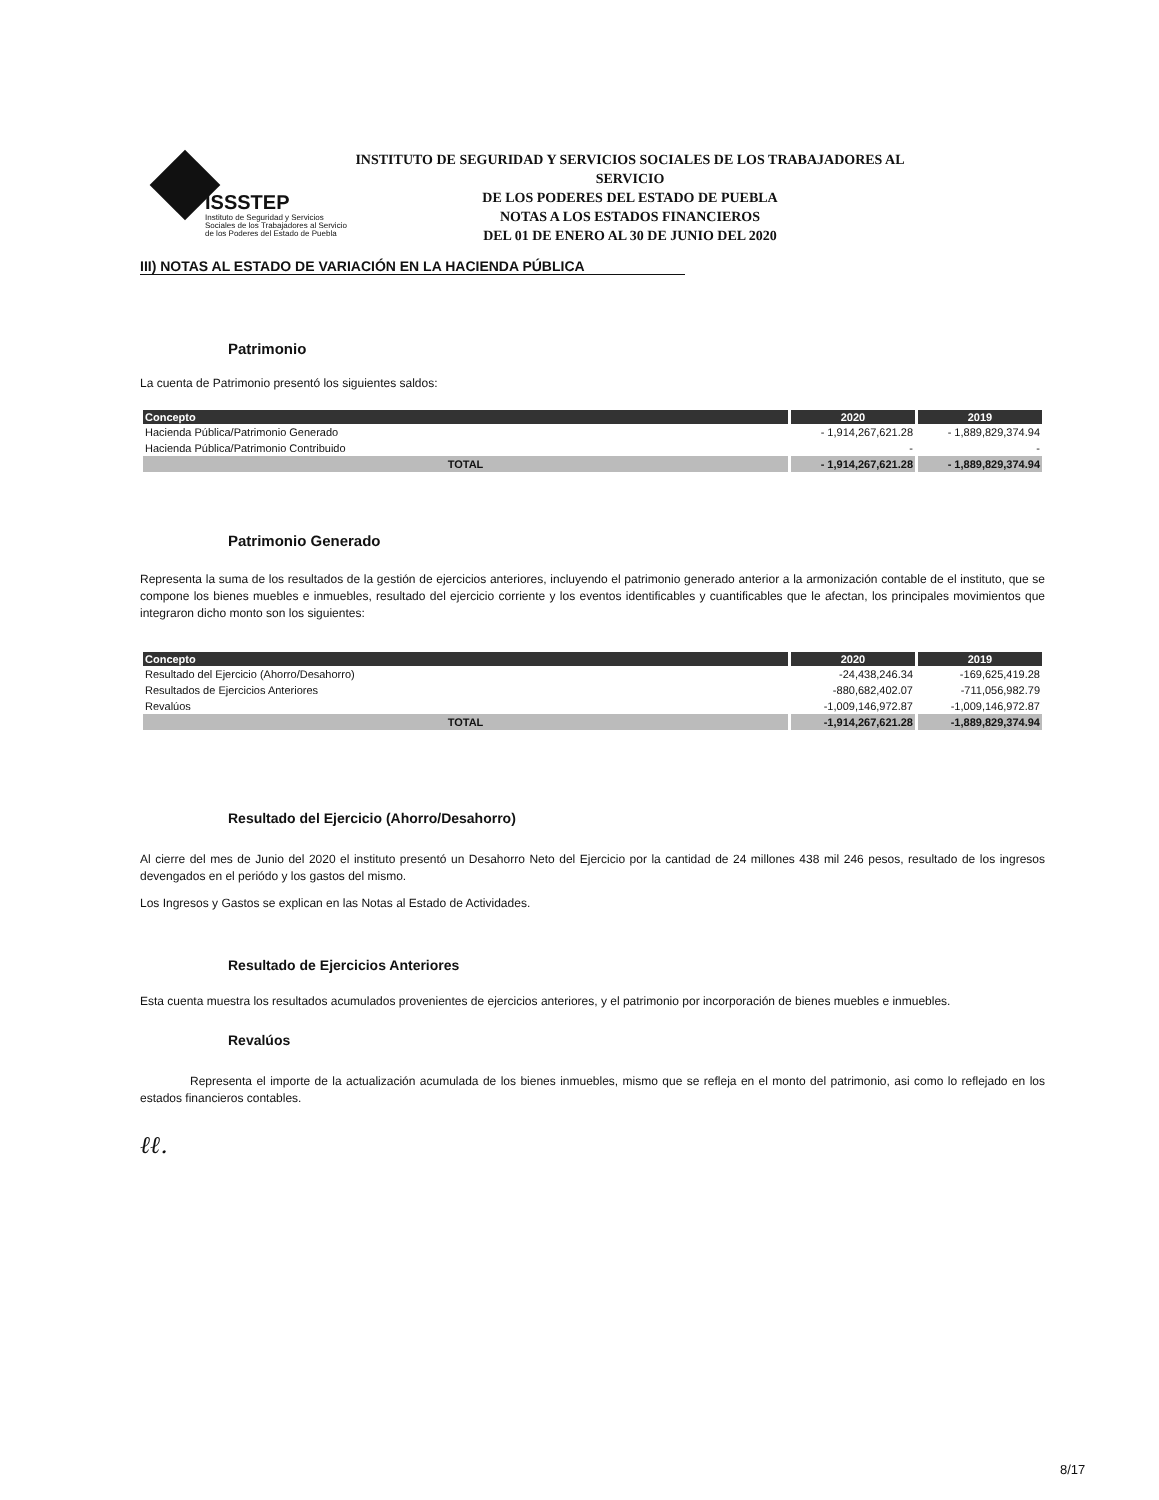ISSSTEP
Instituto de Seguridad y Servicios Sociales de los Trabajadores al Servicio de los Poderes del Estado de Puebla
INSTITUTO DE SEGURIDAD Y SERVICIOS SOCIALES DE LOS TRABAJADORES AL SERVICIO
DE LOS PODERES DEL ESTADO DE PUEBLA
NOTAS A LOS ESTADOS FINANCIEROS
DEL 01 DE ENERO AL 30 DE JUNIO DEL 2020
III) NOTAS AL ESTADO DE VARIACIÓN EN LA HACIENDA PÚBLICA
Patrimonio
La cuenta de Patrimonio presentó los siguientes saldos:
| Concepto | 2020 | 2019 |
| --- | --- | --- |
| Hacienda Pública/Patrimonio Generado | - 1,914,267,621.28 | - 1,889,829,374.94 |
| Hacienda Pública/Patrimonio Contribuido | - | - |
| TOTAL | - 1,914,267,621.28 | - 1,889,829,374.94 |
Patrimonio Generado
Representa la suma de los resultados de la gestión de ejercicios anteriores, incluyendo el patrimonio generado anterior a la armonización contable de el instituto, que se compone los bienes muebles e inmuebles, resultado del ejercicio corriente y los eventos identificables y cuantificables que le afectan, los principales movimientos que integraron dicho monto son los siguientes:
| Concepto | 2020 | 2019 |
| --- | --- | --- |
| Resultado del Ejercicio (Ahorro/Desahorro) | -24,438,246.34 | -169,625,419.28 |
| Resultados de Ejercicios Anteriores | -880,682,402.07 | -711,056,982.79 |
| Revalúos | -1,009,146,972.87 | -1,009,146,972.87 |
| TOTAL | -1,914,267,621.28 | -1,889,829,374.94 |
Resultado del Ejercicio (Ahorro/Desahorro)
Al cierre del mes de Junio del 2020 el instituto presentó un Desahorro Neto del Ejercicio por la cantidad de 24 millones 438 mil 246 pesos, resultado de los ingresos devengados en el periódo y los gastos del mismo.
Los Ingresos y Gastos se explican en las Notas al Estado de Actividades.
Resultado de Ejercicios Anteriores
Esta cuenta muestra los resultados acumulados provenientes de ejercicios anteriores, y el patrimonio por incorporación de bienes muebles e inmuebles.
Revalúos
Representa el importe de la actualización acumulada de los bienes inmuebles, mismo que se refleja en el monto del patrimonio, asi como lo reflejado en los estados financieros contables.
ℓℓ.
8/17